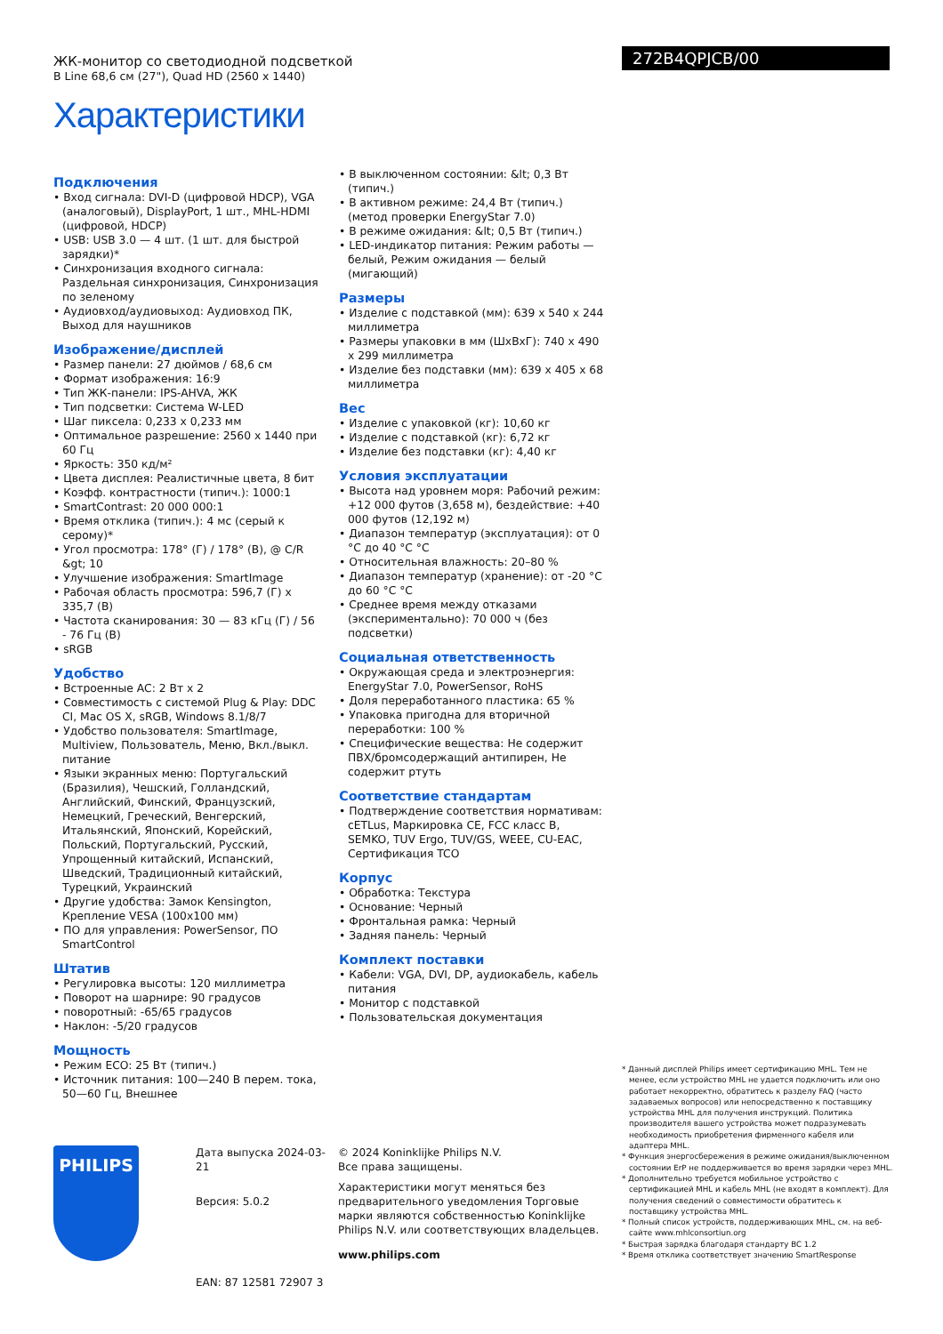ЖК-монитор со светодиодной подсветкой
B Line 68,6 см (27"), Quad HD (2560 x 1440)
Характеристики
272B4QPJCB/00
Подключения
• Вход сигнала: DVI-D (цифровой HDCP), VGA (аналоговый), DisplayPort, 1 шт., MHL-HDMI (цифровой, HDCP)
• USB: USB 3.0 — 4 шт. (1 шт. для быстрой зарядки)*
• Синхронизация входного сигнала: Раздельная синхронизация, Синхронизация по зеленому
• Аудиовход/аудиовыход: Аудиовход ПК, Выход для наушников
Изображение/дисплей
• Размер панели: 27 дюймов / 68,6 см
• Формат изображения: 16:9
• Тип ЖК-панели: IPS-AHVA, ЖК
• Тип подсветки: Система W-LED
• Шаг пиксела: 0,233 x 0,233 мм
• Оптимальное разрешение: 2560 x 1440 при 60 Гц
• Яркость: 350 кд/м²
• Цвета дисплея: Реалистичные цвета, 8 бит
• Коэфф. контрастности (типич.): 1000:1
• SmartContrast: 20 000 000:1
• Время отклика (типич.): 4 мс (серый к серому)*
• Угол просмотра: 178° (Г) / 178° (В), @ C/R &gt; 10
• Улучшение изображения: SmartImage
• Рабочая область просмотра: 596,7 (Г) x 335,7 (В)
• Частота сканирования: 30 — 83 кГц (Г) / 56 - 76 Гц (В)
• sRGB
Удобство
• Встроенные АС: 2 Вт x 2
• Совместимость с системой Plug & Play: DDC CI, Mac OS X, sRGB, Windows 8.1/8/7
• Удобство пользователя: SmartImage, Multiview, Пользователь, Меню, Вкл./выкл. питание
• Языки экранных меню: Португальский (Бразилия), Чешский, Голландский, Английский, Финский, Французский, Немецкий, Греческий, Венгерский, Итальянский, Японский, Корейский, Польский, Португальский, Русский, Упрощенный китайский, Испанский, Шведский, Традиционный китайский, Турецкий, Украинский
• Другие удобства: Замок Kensington, Крепление VESA (100x100 мм)
• ПО для управления: PowerSensor, ПО SmartControl
Штатив
• Регулировка высоты: 120 миллиметра
• Поворот на шарнире: 90 градусов
• поворотный: -65/65 градусов
• Наклон: -5/20 градусов
Мощность
• Режим ECO: 25 Вт (типич.)
• Источник питания: 100—240 В перем. тока, 50—60 Гц, Внешнее
• В выключенном состоянии: &lt; 0,3 Вт (типич.)
• В активном режиме: 24,4 Вт (типич.) (метод проверки EnergyStar 7.0)
• В режиме ожидания: &lt; 0,5 Вт (типич.)
• LED-индикатор питания: Режим работы — белый, Режим ожидания — белый (мигающий)
Размеры
• Изделие с подставкой (мм): 639 x 540 x 244 миллиметра
• Размеры упаковки в мм (ШxВxГ): 740 x 490 x 299 миллиметра
• Изделие без подставки (мм): 639 x 405 x 68 миллиметра
Вес
• Изделие с упаковкой (кг): 10,60 кг
• Изделие с подставкой (кг): 6,72 кг
• Изделие без подставки (кг): 4,40 кг
Условия эксплуатации
• Высота над уровнем моря: Рабочий режим: +12 000 футов (3,658 м), бездействие: +40 000 футов (12,192 м)
• Диапазон температур (эксплуатация): от 0 °C до 40 °C °C
• Относительная влажность: 20–80 %
• Диапазон температур (хранение): от -20 °C до 60 °C °C
• Среднее время между отказами (экспериментально): 70 000 ч (без подсветки)
Социальная ответственность
• Окружающая среда и электроэнергия: EnergyStar 7.0, PowerSensor, RoHS
• Доля переработанного пластика: 65 %
• Упаковка пригодна для вторичной переработки: 100 %
• Специфические вещества: Не содержит ПВХ/бромсодержащий антипирен, Не содержит ртуть
Соответствие стандартам
• Подтверждение соответствия нормативам: cETLus, Маркировка CE, FCC класс B, SEMKO, TUV Ergo, TUV/GS, WEEE, CU-EAC, Сертификация TCO
Корпус
• Обработка: Текстура
• Основание: Черный
• Фронтальная рамка: Черный
• Задняя панель: Черный
Комплект поставки
• Кабели: VGA, DVI, DP, аудиокабель, кабель питания
• Монитор с подставкой
• Пользовательская документация
PHILIPS
Дата выпуска 2024-03-21
Версия: 5.0.2
EAN: 87 12581 72907 3
© 2024 Koninklijke Philips N.V.
Все права защищены.
Характеристики могут меняться без предварительного уведомления Торговые марки являются собственностью Koninklijke Philips N.V. или соответствующих владельцев.
www.philips.com
* Данный дисплей Philips имеет сертификацию MHL. Тем не менее, если устройство MHL не удается подключить или оно работает некорректно, обратитесь к разделу FAQ (часто задаваемых вопросов) или непосредственно к поставщику устройства MHL для получения инструкций. Политика производителя вашего устройства может подразумевать необходимость приобретения фирменного кабеля или адаптера MHL.
* Функция энергосбережения в режиме ожидания/выключенном состоянии ErP не поддерживается во время зарядки через MHL.
* Дополнительно требуется мобильное устройство с сертификацией MHL и кабель MHL (не входят в комплект). Для получения сведений о совместимости обратитесь к поставщику устройства MHL.
* Полный список устройств, поддерживающих MHL, см. на веб-сайте www.mhlconsortiun.org
* Быстрая зарядка благодаря стандарту BC 1.2
* Время отклика соответствует значению SmartResponse